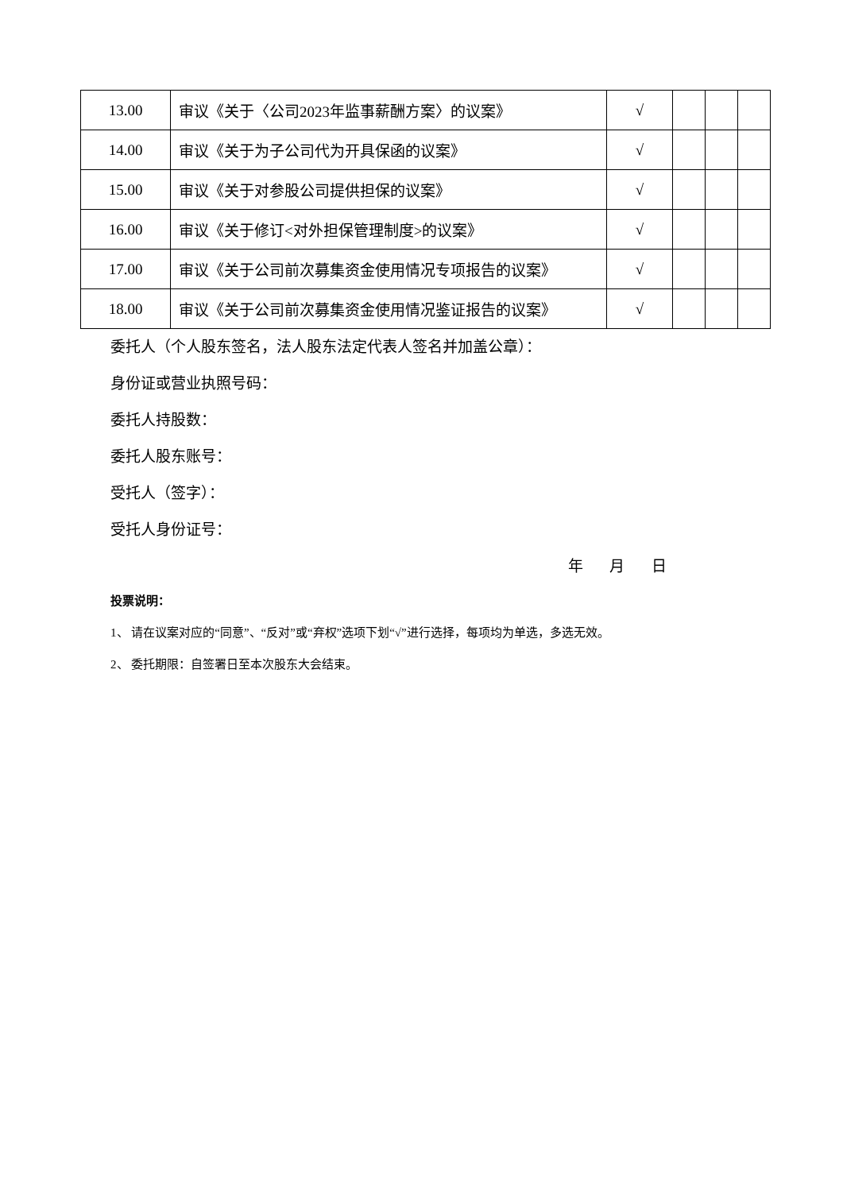| 13.00 | 审议《关于〈公司2023年监事薪酬方案〉的议案》 | √ | | | |
| 14.00 | 审议《关于为子公司代为开具保函的议案》 | √ | | | |
| 15.00 | 审议《关于对参股公司提供担保的议案》 | √ | | | |
| 16.00 | 审议《关于修订<对外担保管理制度>的议案》 | √ | | | |
| 17.00 | 审议《关于公司前次募集资金使用情况专项报告的议案》 | √ | | | |
| 18.00 | 审议《关于公司前次募集资金使用情况鉴证报告的议案》 | √ | | | |
委托人（个人股东签名，法人股东法定代表人签名并加盖公章）：
身份证或营业执照号码：
委托人持股数：
委托人股东账号：
受托人（签字）：
受托人身份证号：
年 月 日
投票说明：
1、 请在议案对应的“同意”、“反对”或“弃权”选项下划“√”进行选择，每项均为单选，多选无效。
2、 委托期限：自签署日至本次股东大会结束。